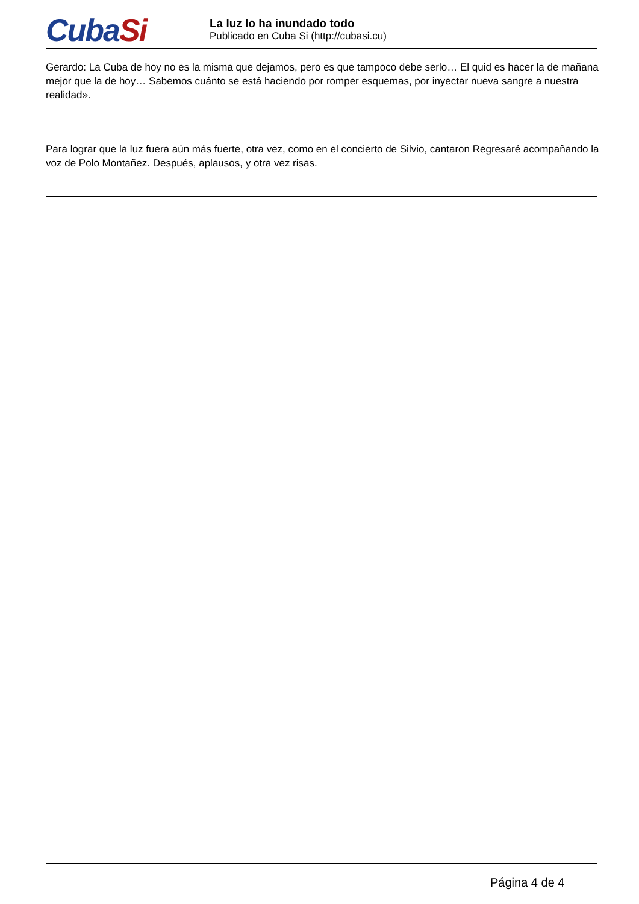CubaSi
La luz lo ha inundado todo
Publicado en Cuba Si (http://cubasi.cu)
Gerardo: La Cuba de hoy no es la misma que dejamos, pero es que tampoco debe serlo… El quid es hacer la de mañana mejor que la de hoy… Sabemos cuánto se está haciendo por romper esquemas, por inyectar nueva sangre a nuestra realidad».
Para lograr que la luz fuera aún más fuerte, otra vez, como en el concierto de Silvio, cantaron Regresaré acompañando la voz de Polo Montañez. Después, aplausos, y otra vez risas.
Página 4 de 4